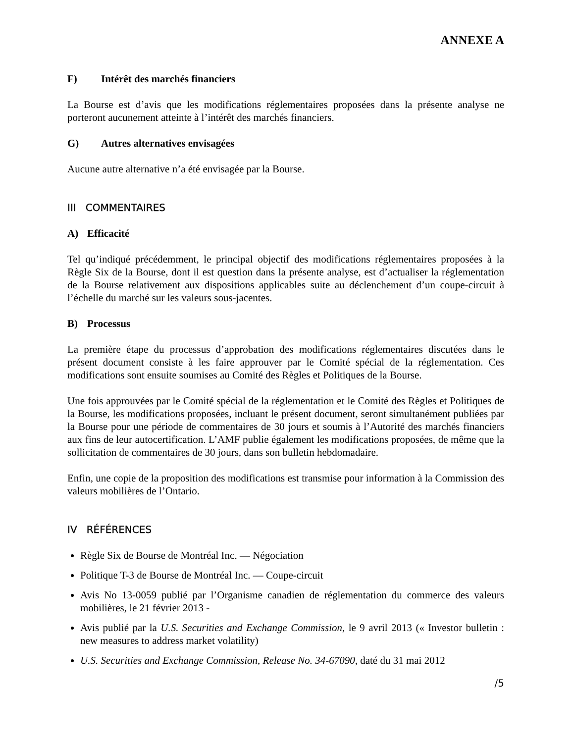ANNEXE A
F) Intérêt des marchés financiers
La Bourse est d’avis que les modifications réglementaires proposées dans la présente analyse ne porteront aucunement atteinte à l’intérêt des marchés financiers.
G) Autres alternatives envisagées
Aucune autre alternative n’a été envisagée par la Bourse.
III COMMENTAIRES
A) Efficacité
Tel qu’indiqué précédemment, le principal objectif des modifications réglementaires proposées à la Règle Six de la Bourse, dont il est question dans la présente analyse, est d’actualiser la réglementation de la Bourse relativement aux dispositions applicables suite au déclenchement d’un coupe-circuit à l’échelle du marché sur les valeurs sous-jacentes.
B) Processus
La première étape du processus d’approbation des modifications réglementaires discutées dans le présent document consiste à les faire approuver par le Comité spécial de la réglementation. Ces modifications sont ensuite soumises au Comité des Règles et Politiques de la Bourse.
Une fois approuvées par le Comité spécial de la réglementation et le Comité des Règles et Politiques de la Bourse, les modifications proposées, incluant le présent document, seront simultanément publiées par la Bourse pour une période de commentaires de 30 jours et soumis à l’Autorité des marchés financiers aux fins de leur autocertification. L’AMF publie également les modifications proposées, de même que la sollicitation de commentaires de 30 jours, dans son bulletin hebdomadaire.
Enfin, une copie de la proposition des modifications est transmise pour information à la Commission des valeurs mobilières de l’Ontario.
IV RÉFÉRENCES
Règle Six de Bourse de Montréal Inc. — Négociation
Politique T-3 de Bourse de Montréal Inc. — Coupe-circuit
Avis No 13-0059 publié par l’Organisme canadien de réglementation du commerce des valeurs mobilières, le 21 février 2013 -
Avis publié par la U.S. Securities and Exchange Commission, le 9 avril 2013 (« Investor bulletin : new measures to address market volatility)
U.S. Securities and Exchange Commission, Release No. 34-67090, daté du 31 mai 2012
/5